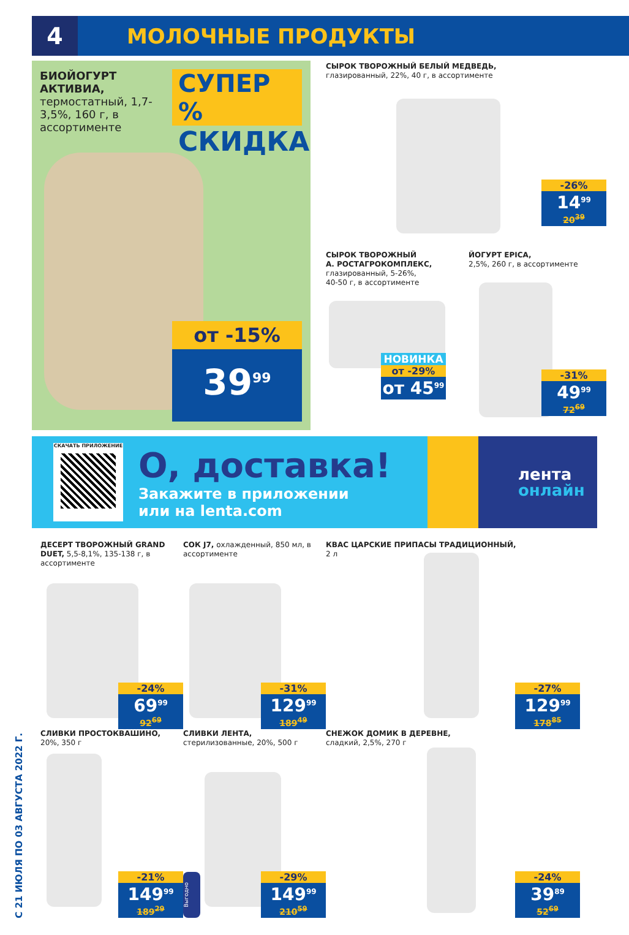4
МОЛОЧНЫЕ ПРОДУКТЫ
С 21 ИЮЛЯ ПО 03 АВГУСТА 2022 Г.
БИОЙОГУРТ АКТИВИА,
термостатный, 1,7-3,5%, 160 г, в ассортименте
СУПЕР %
СКИДКА
от -15%
39<sup>99</sup>
СЫРОК ТВОРОЖНЫЙ БЕЛЫЙ МЕДВЕДЬ,
глазированный, 22%, 40 г, в ассортименте
-26%
14<sup>99</sup>
20<sup>39</sup>
СЫРОК ТВОРОЖНЫЙ
А. РОСТАГРОКОМПЛЕКС,
глазированный, 5-26%,
40-50 г, в ассортименте
ЙОГУРТ EPICA,
2,5%, 260 г, в ассортименте
НОВИНКА
от -29%
от 45<sup>99</sup>
-31%
49<sup>99</sup>
72<sup>69</sup>
СКАЧАТЬ ПРИЛОЖЕНИЕ
О, доставка!
Закажите в приложении
или на lenta.com
лента
онлайн
ДЕСЕРТ ТВОРОЖНЫЙ GRAND DUET, 5,5-8,1%, 135-138 г, в ассортименте
-24%
69<sup>99</sup>
92<sup>69</sup>
СОК J7, охлажденный, 850 мл, в ассортименте
-31%
129<sup>99</sup>
189<sup>49</sup>
КВАС ЦАРСКИЕ ПРИПАСЫ ТРАДИЦИОННЫЙ,
2 л
-27%
129<sup>99</sup>
178<sup>85</sup>
СЛИВКИ ПРОСТОКВАШИНО,
20%, 350 г
-21%
149<sup>99</sup>
189<sup>29</sup>
СЛИВКИ ЛЕНТА,
стерилизованные, 20%, 500 г
Выгодно
-29%
149<sup>99</sup>
210<sup>59</sup>
СНЕЖОК ДОМИК В ДЕРЕВНЕ,
сладкий, 2,5%, 270 г
-24%
39<sup>89</sup>
52<sup>69</sup>